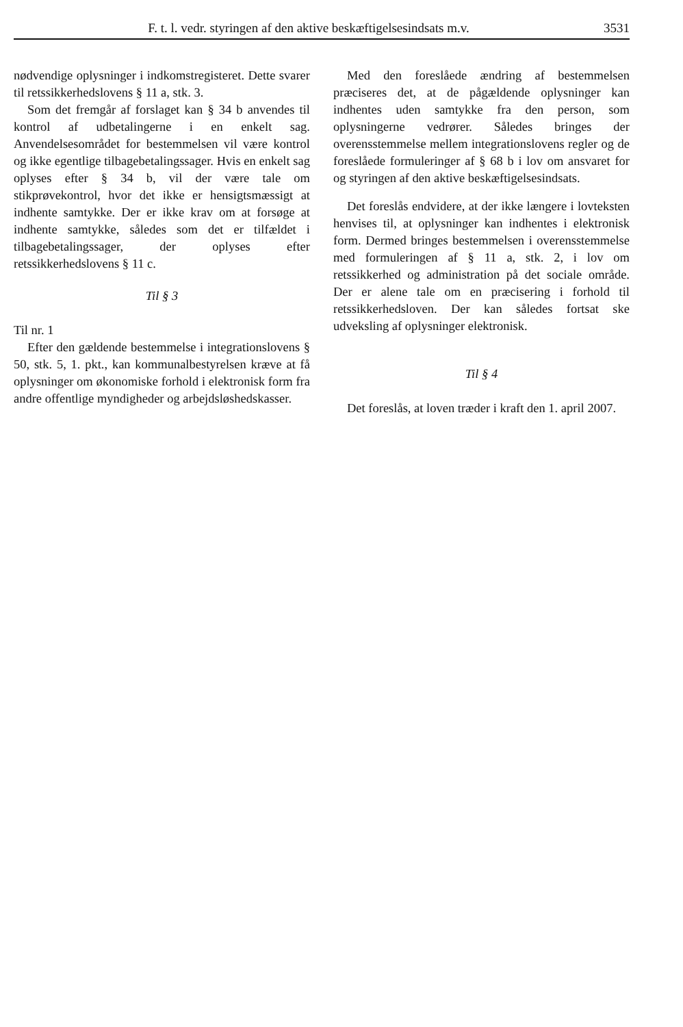F. t. l. vedr. styringen af den aktive beskæftigelsesindsats m.v. 3531
nødvendige oplysninger i indkomstregisteret. Dette svarer til retssikkerhedslovens § 11 a, stk. 3.
Som det fremgår af forslaget kan § 34 b anvendes til kontrol af udbetalingerne i en enkelt sag. Anvendelsesområdet for bestemmelsen vil være kontrol og ikke egentlige tilbagebetalingssager. Hvis en enkelt sag oplyses efter § 34 b, vil der være tale om stikprøvekontrol, hvor det ikke er hensigtsmæssigt at indhente samtykke. Der er ikke krav om at forsøge at indhente samtykke, således som det er tilfældet i tilbagebetalingssager, der oplyses efter retssikkerhedslovens § 11 c.
Til § 3
Til nr. 1
Efter den gældende bestemmelse i integrationslovens § 50, stk. 5, 1. pkt., kan kommunalbestyrelsen kræve at få oplysninger om økonomiske forhold i elektronisk form fra andre offentlige myndigheder og arbejdsløshedskasser.
Med den foreslåede ændring af bestemmelsen præciseres det, at de pågældende oplysninger kan indhentes uden samtykke fra den person, som oplysningerne vedrører. Således bringes der overensstemmelse mellem integrationslovens regler og de foreslåede formuleringer af § 68 b i lov om ansvaret for og styringen af den aktive beskæftigelsesindsats.
Det foreslås endvidere, at der ikke længere i lovteksten henvises til, at oplysninger kan indhentes i elektronisk form. Dermed bringes bestemmelsen i overensstemmelse med formuleringen af § 11 a, stk. 2, i lov om retssikkerhed og administration på det sociale område. Der er alene tale om en præcisering i forhold til retssikkerhedsloven. Der kan således fortsat ske udveksling af oplysninger elektronisk.
Til § 4
Det foreslås, at loven træder i kraft den 1. april 2007.